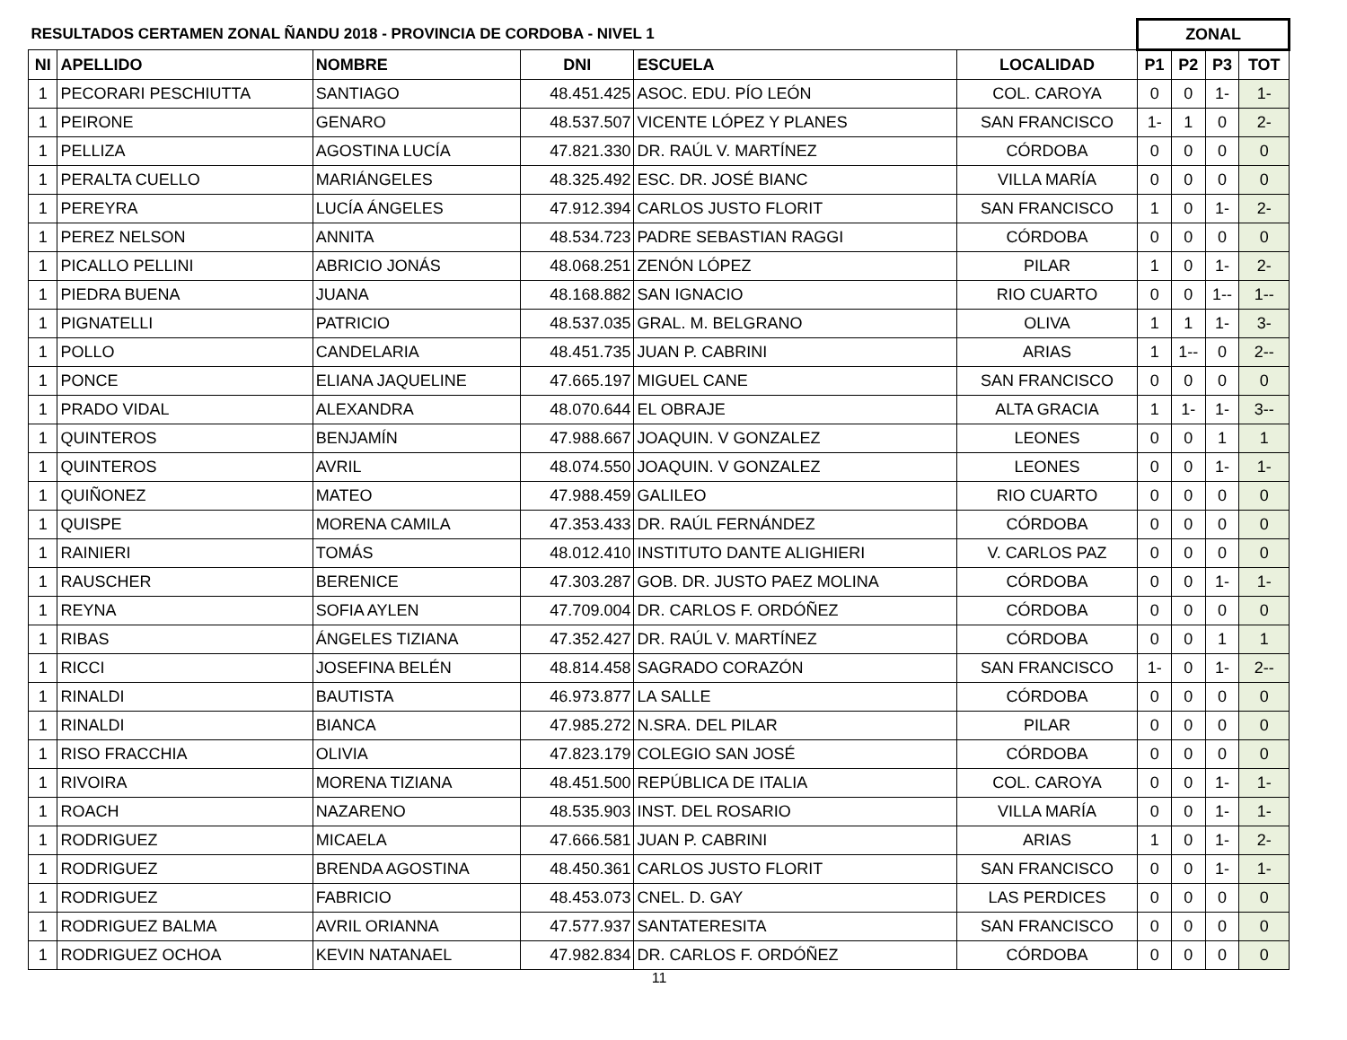| RESULTADOS CERTAMEN ZONAL ÑANDU 2018 - PROVINCIA DE CORDOBA - NIVEL 1 | | | | | | ZONAL | | | |
| --- | --- | --- | --- | --- | --- | --- | --- | --- | --- |
| NI | APELLIDO | NOMBRE | DNI | ESCUELA | LOCALIDAD | P1 | P2 | P3 | TOT |
| 1 | PECORARI PESCHIUTTA | SANTIAGO | 48.451.425 | ASOC. EDU. PÍO LEÓN | COL. CAROYA | 0 | 0 | 1- | 1- |
| 1 | PEIRONE | GENARO | 48.537.507 | VICENTE LÓPEZ Y PLANES | SAN FRANCISCO | 1- | 1 | 0 | 2- |
| 1 | PELLIZA | AGOSTINA LUCÍA | 47.821.330 | DR. RAÚL V. MARTÍNEZ | CÓRDOBA | 0 | 0 | 0 | 0 |
| 1 | PERALTA CUELLO | MARIÁNGELES | 48.325.492 | ESC. DR. JOSÉ BIANC | VILLA MARÍA | 0 | 0 | 0 | 0 |
| 1 | PEREYRA | LUCÍA ÁNGELES | 47.912.394 | CARLOS JUSTO FLORIT | SAN FRANCISCO | 1 | 0 | 1- | 2- |
| 1 | PEREZ NELSON | ANNITA | 48.534.723 | PADRE SEBASTIAN RAGGI | CÓRDOBA | 0 | 0 | 0 | 0 |
| 1 | PICALLO PELLINI | ABRICIO JONÁS | 48.068.251 | ZENÓN LÓPEZ | PILAR | 1 | 0 | 1- | 2- |
| 1 | PIEDRA BUENA | JUANA | 48.168.882 | SAN IGNACIO | RIO CUARTO | 0 | 0 | 1-- | 1-- |
| 1 | PIGNATELLI | PATRICIO | 48.537.035 | GRAL. M. BELGRANO | OLIVA | 1 | 1 | 1- | 3- |
| 1 | POLLO | CANDELARIA | 48.451.735 | JUAN P. CABRINI | ARIAS | 1 | 1-- | 0 | 2-- |
| 1 | PONCE | ELIANA JAQUELINE | 47.665.197 | MIGUEL CANE | SAN FRANCISCO | 0 | 0 | 0 | 0 |
| 1 | PRADO VIDAL | ALEXANDRA | 48.070.644 | EL OBRAJE | ALTA GRACIA | 1 | 1- | 1- | 3-- |
| 1 | QUINTEROS | BENJAMÍN | 47.988.667 | JOAQUIN. V GONZALEZ | LEONES | 0 | 0 | 1 | 1 |
| 1 | QUINTEROS | AVRIL | 48.074.550 | JOAQUIN. V GONZALEZ | LEONES | 0 | 0 | 1- | 1- |
| 1 | QUIÑONEZ | MATEO | 47.988.459 | GALILEO | RIO CUARTO | 0 | 0 | 0 | 0 |
| 1 | QUISPE | MORENA CAMILA | 47.353.433 | DR. RAÚL FERNÁNDEZ | CÓRDOBA | 0 | 0 | 0 | 0 |
| 1 | RAINIERI | TOMÁS | 48.012.410 | INSTITUTO DANTE ALIGHIERI | V. CARLOS PAZ | 0 | 0 | 0 | 0 |
| 1 | RAUSCHER | BERENICE | 47.303.287 | GOB. DR. JUSTO PAEZ MOLINA | CÓRDOBA | 0 | 0 | 1- | 1- |
| 1 | REYNA | SOFIA AYLEN | 47.709.004 | DR. CARLOS F. ORDÓÑEZ | CÓRDOBA | 0 | 0 | 0 | 0 |
| 1 | RIBAS | ÁNGELES TIZIANA | 47.352.427 | DR. RAÚL V. MARTÍNEZ | CÓRDOBA | 0 | 0 | 1 | 1 |
| 1 | RICCI | JOSEFINA BELÉN | 48.814.458 | SAGRADO CORAZÓN | SAN FRANCISCO | 1- | 0 | 1- | 2-- |
| 1 | RINALDI | BAUTISTA | 46.973.877 | LA SALLE | CÓRDOBA | 0 | 0 | 0 | 0 |
| 1 | RINALDI | BIANCA | 47.985.272 | N.SRA. DEL PILAR | PILAR | 0 | 0 | 0 | 0 |
| 1 | RISO FRACCHIA | OLIVIA | 47.823.179 | COLEGIO SAN JOSÉ | CÓRDOBA | 0 | 0 | 0 | 0 |
| 1 | RIVOIRA | MORENA TIZIANA | 48.451.500 | REPÚBLICA DE ITALIA | COL. CAROYA | 0 | 0 | 1- | 1- |
| 1 | ROACH | NAZARENO | 48.535.903 | INST. DEL ROSARIO | VILLA MARÍA | 0 | 0 | 1- | 1- |
| 1 | RODRIGUEZ | MICAELA | 47.666.581 | JUAN P. CABRINI | ARIAS | 1 | 0 | 1- | 2- |
| 1 | RODRIGUEZ | BRENDA AGOSTINA | 48.450.361 | CARLOS JUSTO FLORIT | SAN FRANCISCO | 0 | 0 | 1- | 1- |
| 1 | RODRIGUEZ | FABRICIO | 48.453.073 | CNEL. D. GAY | LAS PERDICES | 0 | 0 | 0 | 0 |
| 1 | RODRIGUEZ BALMA | AVRIL ORIANNA | 47.577.937 | SANTATERESITA | SAN FRANCISCO | 0 | 0 | 0 | 0 |
| 1 | RODRIGUEZ OCHOA | KEVIN NATANAEL | 47.982.834 | DR. CARLOS F. ORDÓÑEZ | CÓRDOBA | 0 | 0 | 0 | 0 |
11